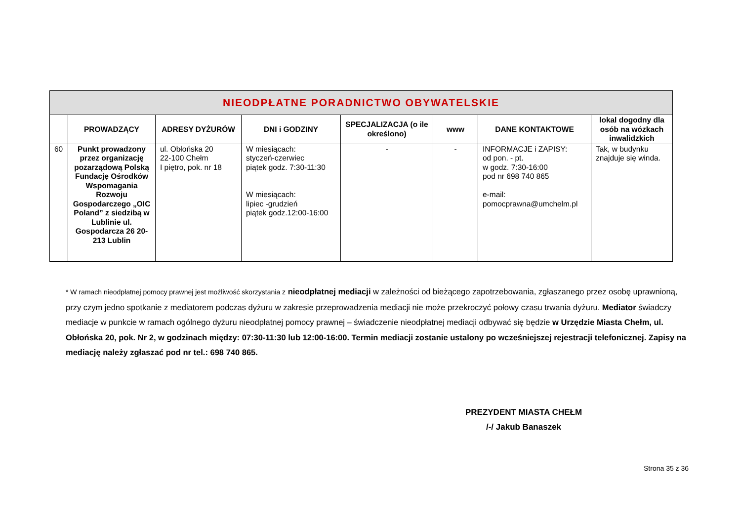| NIEODPŁATNE PORADNICTWO OBYWATELSKIE | | | | | | | |
| --- | --- | --- | --- | --- | --- | --- | --- |
| | PROWADZĄCY | ADRESY DYŻURÓW | DNI i GODZINY | SPECJALIZACJA (o ile określono) | www | DANE KONTAKTOWE | lokal dogodny dla osób na wózkach inwalidzkich |
| 60 | Punkt prowadzony przez organizację pozarządową Polską Fundację Ośrodków Wspomagania Rozwoju Gospodarczego „OIC Poland” z siedzibą w Lublinie ul. Gospodarcza 26 20-213 Lublin | ul. Obłońska 20 22-100 Chełm I piętro, pok. nr 18 | W miesiącach: styczeń-czerwiec piątek godz. 7:30-11:30 W miesiącach: lipiec -grudzień piątek godz.12:00-16:00 | - | - | INFORMACJE i ZAPISY: od pon. - pt. w godz. 7:30-16:00 pod nr 698 740 865 e-mail: pomocprawna@umchelm.pl | Tak, w budynku znajduje się winda. |
* W ramach nieodpłatnej pomocy prawnej jest możliwość skorzystania z nieodpłatnej mediacji w zależności od bieżącego zapotrzebowania, zgłaszanego przez osobę uprawnioną, przy czym jedno spotkanie z mediatorem podczas dyżuru w zakresie przeprowadzenia mediacji nie może przekroczyć połowy czasu trwania dyżuru. Mediator świadczy mediacje w punkcie w ramach ogólnego dyżuru nieodpłatnej pomocy prawnej – świadczenie nieodpłatnej mediacji odbywać się będzie w Urzędzie Miasta Chełm, ul. Obłońska 20, pok. Nr 2, w godzinach między: 07:30-11:30 lub 12:00-16:00. Termin mediacji zostanie ustalony po wcześniejszej rejestracji telefonicznej. Zapisy na mediację należy zgłaszać pod nr tel.: 698 740 865.
PREZYDENT MIASTA CHEŁM
/-/ Jakub Banaszek
Strona 35 z 36